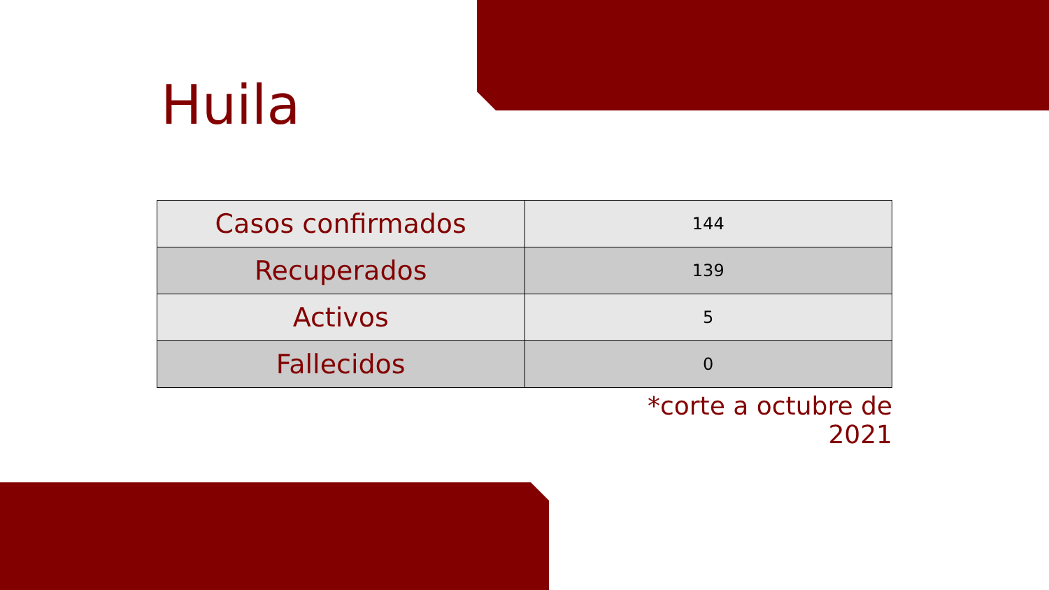Huila
| Casos confirmados | 144 |
| Recuperados | 139 |
| Activos | 5 |
| Fallecidos | 0 |
*corte a octubre de 2021